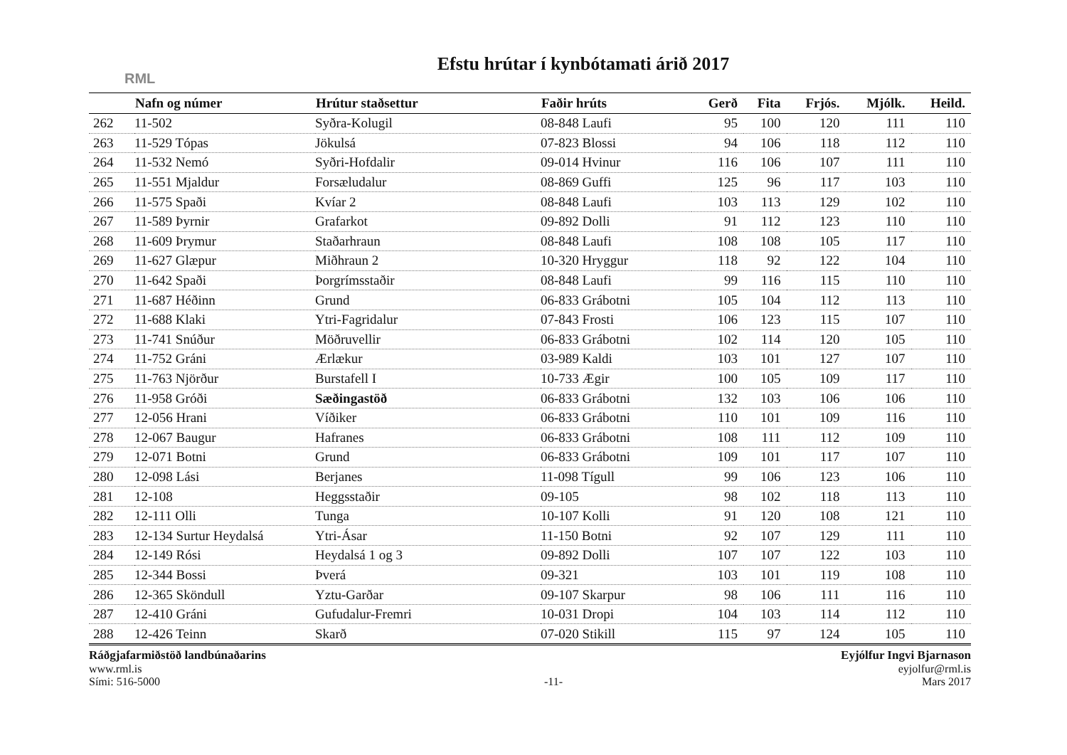RML
Efstu hrútar í kynbótamati árið 2017
| | Nafn og númer | Hrútur staðsettur | Faðir hrúts | Gerð | Fita | Frjós. | Mjólk. | Heild. |
| --- | --- | --- | --- | --- | --- | --- | --- | --- |
| 262 | 11-502 | Syðra-Kolugil | 08-848 Laufi | 95 | 100 | 120 | 111 | 110 |
| 263 | 11-529 Tópas | Jökulsá | 07-823 Blossi | 94 | 106 | 118 | 112 | 110 |
| 264 | 11-532 Nemó | Syðri-Hofdalir | 09-014 Hvinur | 116 | 106 | 107 | 111 | 110 |
| 265 | 11-551 Mjaldur | Forsæludalur | 08-869 Guffi | 125 | 96 | 117 | 103 | 110 |
| 266 | 11-575 Spaði | Kvíar 2 | 08-848 Laufi | 103 | 113 | 129 | 102 | 110 |
| 267 | 11-589 Þyrnir | Grafarkot | 09-892 Dolli | 91 | 112 | 123 | 110 | 110 |
| 268 | 11-609 Þrymur | Staðarhraun | 08-848 Laufi | 108 | 108 | 105 | 117 | 110 |
| 269 | 11-627 Glæpur | Miðhraun 2 | 10-320 Hryggur | 118 | 92 | 122 | 104 | 110 |
| 270 | 11-642 Spaði | Þorgrímsstaðir | 08-848 Laufi | 99 | 116 | 115 | 110 | 110 |
| 271 | 11-687 Héðinn | Grund | 06-833 Grábotni | 105 | 104 | 112 | 113 | 110 |
| 272 | 11-688 Klaki | Ytri-Fagridalur | 07-843 Frosti | 106 | 123 | 115 | 107 | 110 |
| 273 | 11-741 Snúður | Möðruvellir | 06-833 Grábotni | 102 | 114 | 120 | 105 | 110 |
| 274 | 11-752 Gráni | Ærlækur | 03-989 Kaldi | 103 | 101 | 127 | 107 | 110 |
| 275 | 11-763 Njörður | Burstafell I | 10-733 Ægir | 100 | 105 | 109 | 117 | 110 |
| 276 | 11-958 Gróði | Sæðingastöð | 06-833 Grábotni | 132 | 103 | 106 | 106 | 110 |
| 277 | 12-056 Hrani | Víðiker | 06-833 Grábotni | 110 | 101 | 109 | 116 | 110 |
| 278 | 12-067 Baugur | Hafranes | 06-833 Grábotni | 108 | 111 | 112 | 109 | 110 |
| 279 | 12-071 Botni | Grund | 06-833 Grábotni | 109 | 101 | 117 | 107 | 110 |
| 280 | 12-098 Lási | Berjanes | 11-098 Tígull | 99 | 106 | 123 | 106 | 110 |
| 281 | 12-108 | Heggsstaðir | 09-105 | 98 | 102 | 118 | 113 | 110 |
| 282 | 12-111 Olli | Tunga | 10-107 Kolli | 91 | 120 | 108 | 121 | 110 |
| 283 | 12-134 Surtur Heydalsá | Ytri-Ásar | 11-150 Botni | 92 | 107 | 129 | 111 | 110 |
| 284 | 12-149 Rósi | Heydalsá 1 og 3 | 09-892 Dolli | 107 | 107 | 122 | 103 | 110 |
| 285 | 12-344 Bossi | Þverá | 09-321 | 103 | 101 | 119 | 108 | 110 |
| 286 | 12-365 Sköndull | Yztu-Garðar | 09-107 Skarpur | 98 | 106 | 111 | 116 | 110 |
| 287 | 12-410 Gráni | Gufudalur-Fremri | 10-031 Dropi | 104 | 103 | 114 | 112 | 110 |
| 288 | 12-426 Teinn | Skarð | 07-020 Stikill | 115 | 97 | 124 | 105 | 110 |
Ráðgjafarmiðstöð landbúnaðarins
www.rml.is
Sími: 516-5000
-11- Eyjólfur Ingvi Bjarnason
eyjolfur@rml.is
Mars 2017